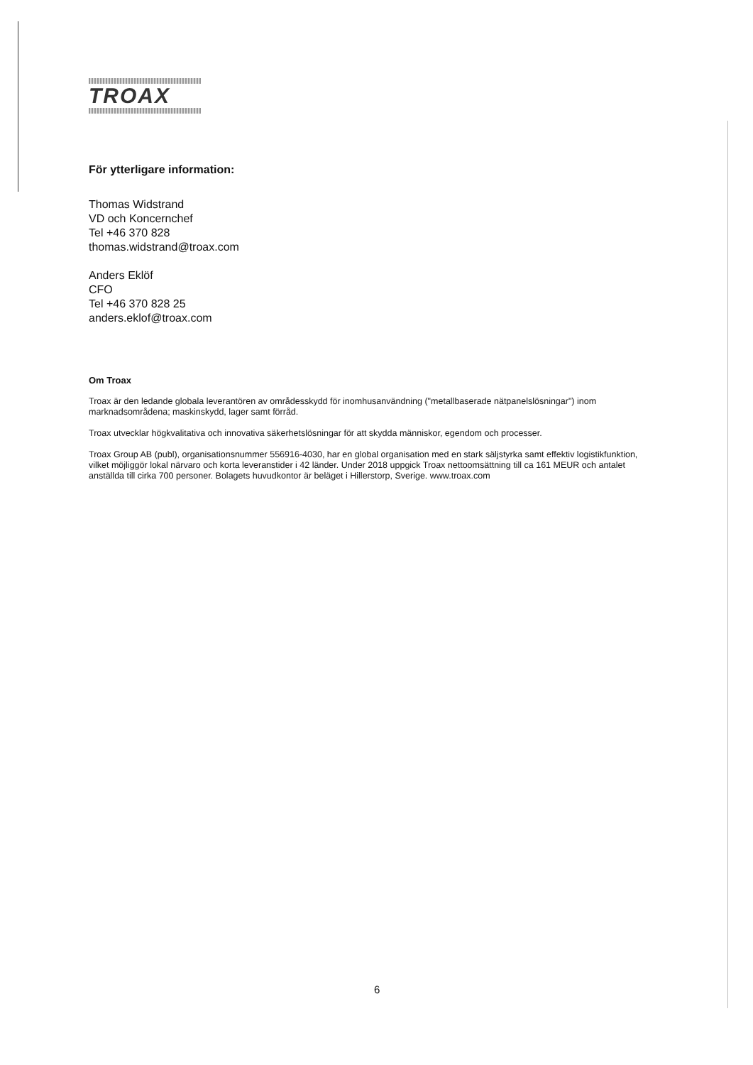TROAX
För ytterligare information:
Thomas Widstrand
VD och Koncernchef
Tel +46 370 828
thomas.widstrand@troax.com
Anders Eklöf
CFO
Tel +46 370 828 25
anders.eklof@troax.com
Om Troax
Troax är den ledande globala leverantören av områdesskydd för inomhusanvändning ("metallbaserade nätpanelslösningar") inom marknadsområdena; maskinskydd, lager samt förråd.
Troax utvecklar högkvalitativa och innovativa säkerhetslösningar för att skydda människor, egendom och processer.
Troax Group AB (publ), organisationsnummer 556916-4030, har en global organisation med en stark säljstyrka samt effektiv logistikfunktion, vilket möjliggör lokal närvaro och korta leveranstider i 42 länder. Under 2018 uppgick Troax nettoomsättning till ca 161 MEUR och antalet anställda till cirka 700 personer. Bolagets huvudkontor är beläget i Hillerstorp, Sverige. www.troax.com
6